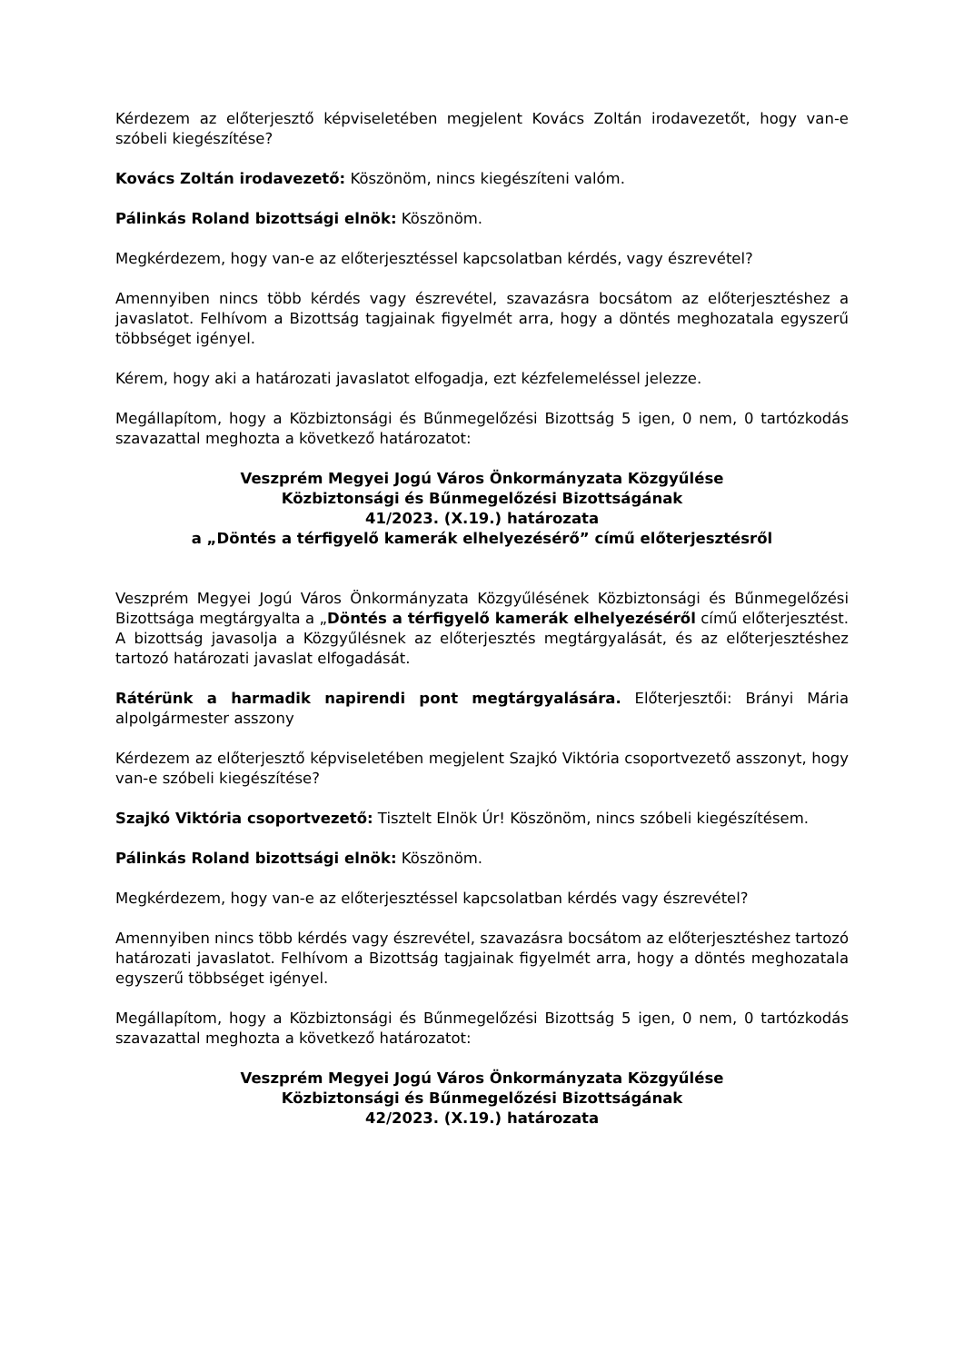Kérdezem az előterjesztő képviseletében megjelent Kovács Zoltán irodavezetőt, hogy van-e szóbeli kiegészítése?
Kovács Zoltán irodavezető: Köszönöm, nincs kiegészíteni valóm.
Pálinkás Roland bizottsági elnök: Köszönöm.
Megkérdezem, hogy van-e az előterjesztéssel kapcsolatban kérdés, vagy észrevétel?
Amennyiben nincs több kérdés vagy észrevétel, szavazásra bocsátom az előterjesztéshez a javaslatot. Felhívom a Bizottság tagjainak figyelmét arra, hogy a döntés meghozatala egyszerű többséget igényel.
Kérem, hogy aki a határozati javaslatot elfogadja, ezt kézfelemeléssel jelezze.
Megállapítom, hogy a Közbiztonsági és Bűnmegelőzési Bizottság 5 igen, 0 nem, 0 tartózkodás szavazattal meghozta a következő határozatot:
Veszprém Megyei Jogú Város Önkormányzata Közgyűlése
Közbiztonsági és Bűnmegelőzési Bizottságának
41/2023. (X.19.) határozata
a „Döntés a térfigyelő kamerák elhelyezésérő” című előterjesztésről
Veszprém Megyei Jogú Város Önkormányzata Közgyűlésének Közbiztonsági és Bűnmegelőzési Bizottsága megtárgyalta a „Döntés a térfigyelő kamerák elhelyezéséről című előterjesztést. A bizottság javasolja a Közgyűlésnek az előterjesztés megtárgyalását, és az előterjesztéshez tartozó határozati javaslat elfogadását.
Rátérünk a harmadik napirendi pont megtárgyalására. Előterjesztői: Brányi Mária alpolgármester asszony
Kérdezem az előterjesztő képviseletében megjelent Szajkó Viktória csoportvezető asszonyt, hogy van-e szóbeli kiegészítése?
Szajkó Viktória csoportvezető: Tisztelt Elnök Úr! Köszönöm, nincs szóbeli kiegészítésem.
Pálinkás Roland bizottsági elnök: Köszönöm.
Megkérdezem, hogy van-e az előterjesztéssel kapcsolatban kérdés vagy észrevétel?
Amennyiben nincs több kérdés vagy észrevétel, szavazásra bocsátom az előterjesztéshez tartozó határozati javaslatot. Felhívom a Bizottság tagjainak figyelmét arra, hogy a döntés meghozatala egyszerű többséget igényel.
Megállapítom, hogy a Közbiztonsági és Bűnmegelőzési Bizottság 5 igen, 0 nem, 0 tartózkodás szavazattal meghozta a következő határozatot:
Veszprém Megyei Jogú Város Önkormányzata Közgyűlése
Közbiztonsági és Bűnmegelőzési Bizottságának
42/2023. (X.19.) határozata